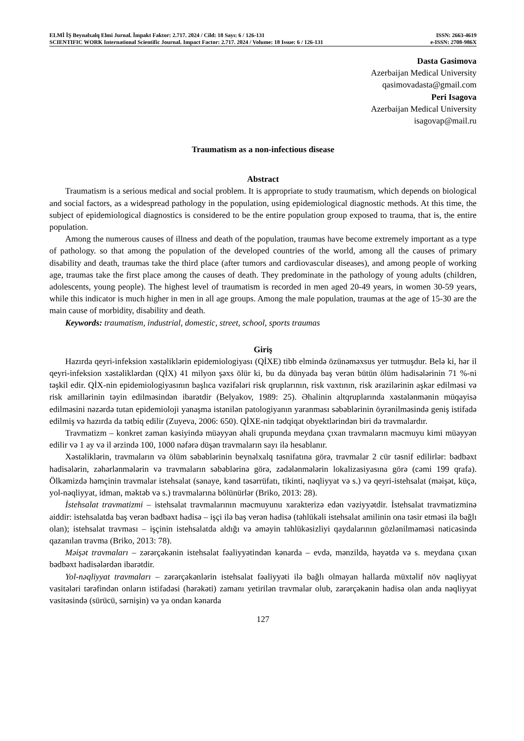ELMİ İŞ Beynəlxalq Elmi Jurnal. İmpakt Faktor: 2.717. 2024 / Cild: 18 Sayı: 6 / 126-131 ISSN: 2663-4619
SCIENTIFIC WORK International Scientific Journal. Impact Factor: 2.717. 2024 / Volume: 18 Issue: 6 / 126-131 e-ISSN: 2708-986X
Dasta Gasimova
Azerbaijan Medical University
qasimovadasta@gmail.com
Peri Isagova
Azerbaijan Medical University
isagovap@mail.ru
Traumatism as a non-infectious disease
Abstract
Traumatism is a serious medical and social problem. It is appropriate to study traumatism, which depends on biological and social factors, as a widespread pathology in the population, using epidemiological diagnostic methods. At this time, the subject of epidemiological diagnostics is considered to be the entire population group exposed to trauma, that is, the entire population.
Among the numerous causes of illness and death of the population, traumas have become extremely important as a type of pathology. so that among the population of the developed countries of the world, among all the causes of primary disability and death, traumas take the third place (after tumors and cardiovascular diseases), and among people of working age, traumas take the first place among the causes of death. They predominate in the pathology of young adults (children, adolescents, young people). The highest level of traumatism is recorded in men aged 20-49 years, in women 30-59 years, while this indicator is much higher in men in all age groups. Among the male population, traumas at the age of 15-30 are the main cause of morbidity, disability and death.
Keywords: traumatism, industrial, domestic, street, school, sports traumas
Giriş
Hazırda qeyri-infeksion xəstəliklərin epidemiologiyası (QİXE) tibb elmində özünəməxsus yer tutmuşdur. Belə ki, hər il qeyri-infeksion xəstəliklərdən (QİX) 41 milyon şəxs ölür ki, bu da dünyada baş verən bütün ölüm hadisələrinin 71 %-ni təşkil edir. QİX-nin epidemiologiyasının başlıca vəzifələri risk qruplarının, risk vaxtının, risk ərazilərinin aşkar edilməsi və risk amillərinin təyin edilməsindən ibarətdir (Belyakov, 1989: 25). Əhalinin altqruplarında xəstələnmənin müqayisə edilməsini nəzərdə tutan epidemioloji yanaşma istənilən patologiyanın yaranması səbəblərinin öyrənilməsində geniş istifadə edilmiş və hazırda da tətbiq edilir (Zuyeva, 2006: 650). QİXE-nin tədqiqat obyektlərindən biri də travmalardır.
Travmatizm – konkret zaman kəsiyində müəyyən əhali qrupunda meydana çıxan travmaların məcmuyu kimi müəyyən edilir və 1 ay və il ərzində 100, 1000 nəfərə düşən travmaların sayı ilə hesablanır.
Xəstəliklərin, travmaların və ölüm səbəblərinin beynəlxalq təsnifatına görə, travmalar 2 cür təsnif edilirlər: bədbəxt hadisələrin, zəhərlənmələrin və travmaların səbəblərinə görə, zədələnmələrin lokalizasiyasına görə (cəmi 199 qrafa). Ölkəmizdə həmçinin travmalar istehsalat (sənaye, kənd təsərrüfatı, tikinti, nəqliyyat və s.) və qeyri-istehsalat (məişət, küçə, yol-nəqliyyat, idman, məktəb və s.) travmalarına bölünürlər (Briko, 2013: 28).
İstehsalat travmatizmi – istehsalat travmalarının məcmuyunu xarakterizə edən vəziyyətdir. İstehsalat travmatizminə aiddir: istehsalatda baş verən bədbəxt hadisə – işçi ilə baş verən hadisə (təhlükəli istehsalat amilinin ona təsir etməsi ilə bağlı olan); istehsalat travması – işçinin istehsalatda aldığı və əməyin təhlükəsizliyi qaydalarının gözlənilməməsi nəticəsində qazanılan travma (Briko, 2013: 78).
Məişət travmaları – zərərçəkənin istehsalat fəaliyyətindən kənarda – evdə, mənzildə, həyətdə və s. meydana çıxan bədbəxt hadisələrdən ibarətdir.
Yol-nəqliyyat travmaları – zərərçəkənlərin istehsalat fəaliyyəti ilə bağlı olmayan hallarda müxtəlif növ nəqliyyat vasitələri tərəfindən onların istifadəsi (hərəkəti) zamanı yetirilən travmalar olub, zərərçəkənin hadisə olan anda nəqliyyat vasitəsində (sürücü, sərnişin) və ya ondan kənarda
127